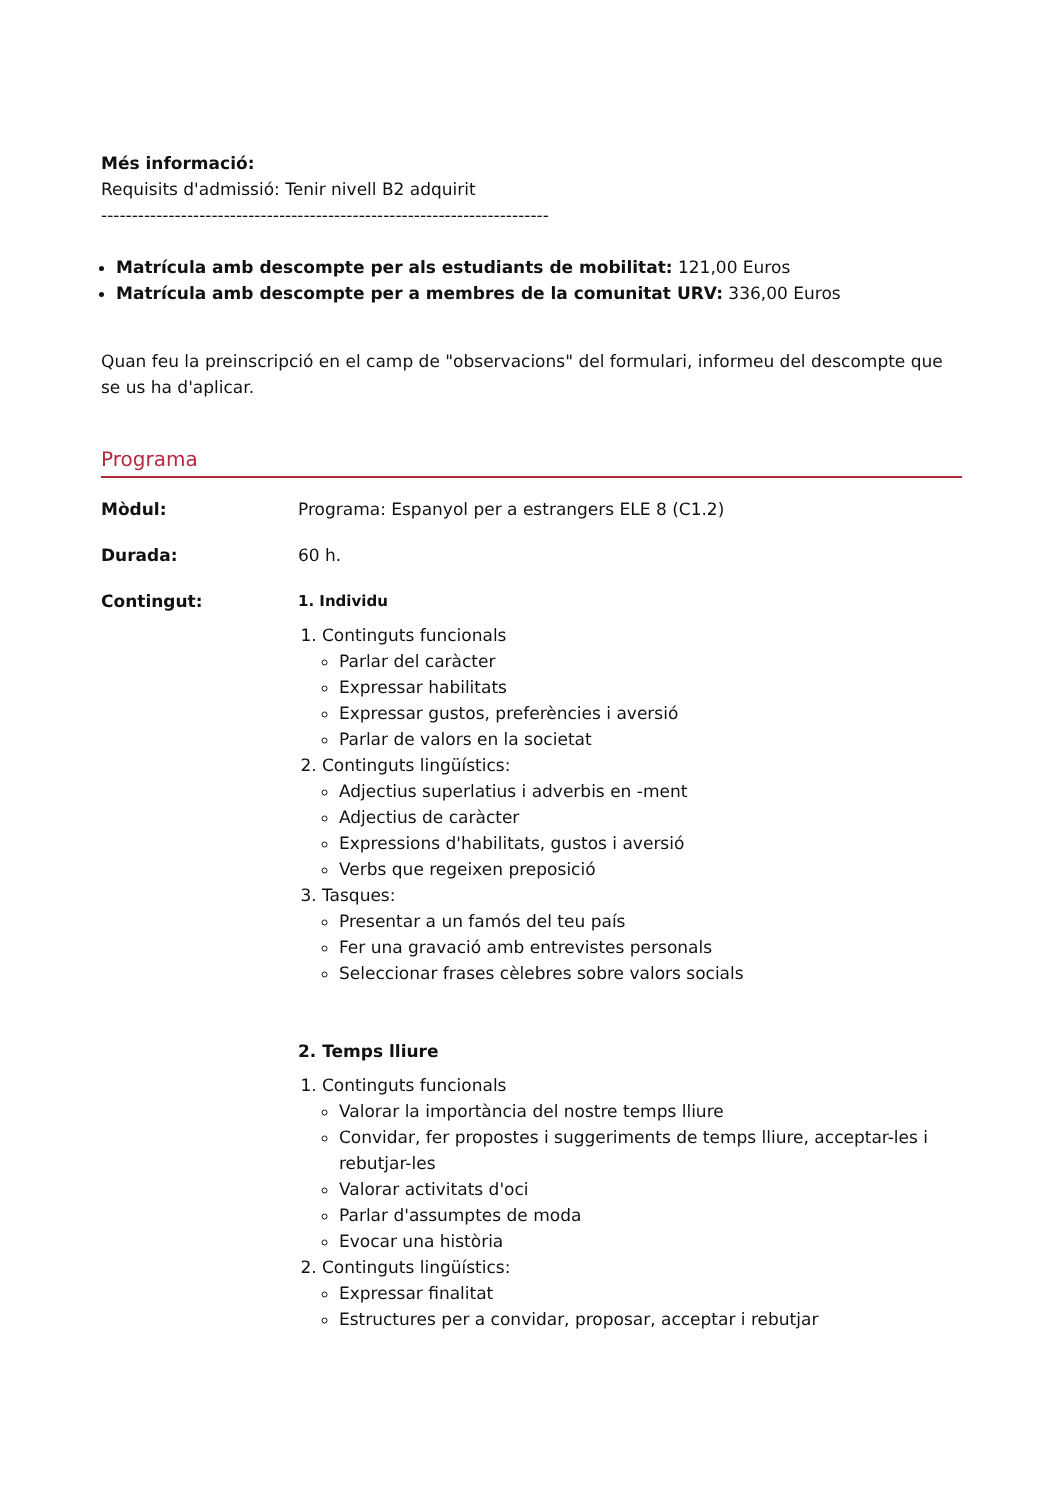Més informació:
Requisits d'admissió: Tenir nivell B2 adquirit
-------------------------------------------------------------------------
Matrícula amb descompte per als estudiants de mobilitat: 121,00 Euros
Matrícula amb descompte per a membres de la comunitat URV: 336,00 Euros
Quan feu la preinscripció en el camp de "observacions" del formulari, informeu del descompte que se us ha d'aplicar.
Programa
| Mòdul: | Programa: Espanyol per a estrangers ELE 8 (C1.2) |
| Durada: | 60 h. |
| Contingut: | 1. Individu 1. Continguts funcionals Parlar del caràcter Expressar habilitats Expressar gustos, preferències i aversió Parlar de valors en la societat 2. Continguts lingüístics: Adjectius superlatius i adverbis en -ment Adjectius de caràcter Expressions d'habilitats, gustos i aversió Verbs que regeixen preposició 3. Tasques: Presentar a un famós del teu país Fer una gravació amb entrevistes personals Seleccionar frases cèlebres sobre valors socials 2. Temps lliure 1. Continguts funcionals Valorar la importància del nostre temps lliure Convidar, fer propostes i suggeriments de temps lliure, acceptar-les i rebutjar-les Valorar activitats d'oci Parlar d'assumptes de moda Evocar una història 2. Continguts lingüístics: Expressar finalitat Estructures per a convidar, proposar, acceptar i rebutjar |